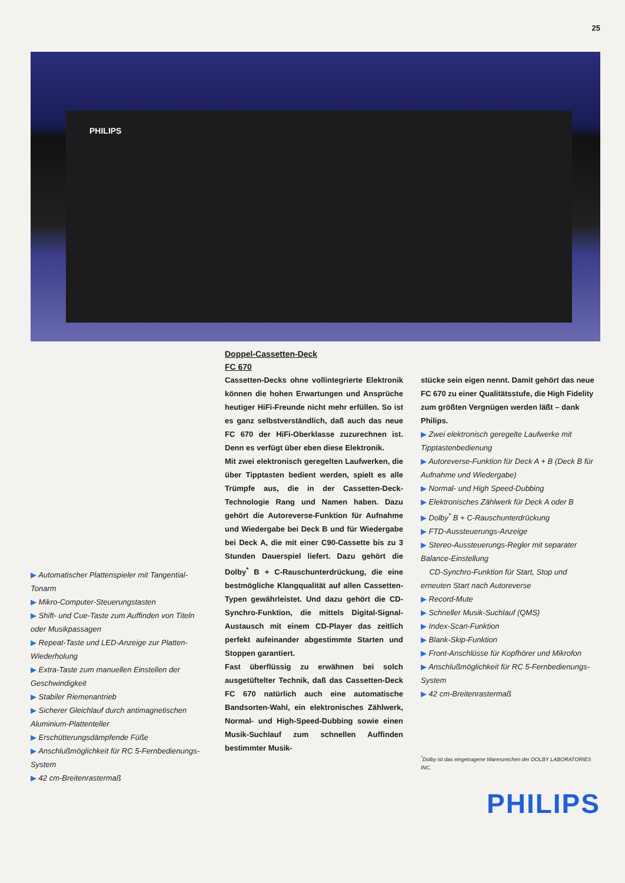25
PHILIPS
▶ Automatischer Plattenspieler mit Tangential-Tonarm
▶ Mikro-Computer-Steuerungstasten
▶ Shift- und Cue-Taste zum Auffinden von Titeln oder Musikpassagen
▶ Repeat-Taste und LED-Anzeige zur Platten-Wiederholung
▶ Extra-Taste zum manuellen Einstellen der Geschwindigkeit
▶ Stabiler Riemenantrieb
▶ Sicherer Gleichlauf durch antimagnetischen Aluminium-Plattenteller
▶ Erschütterungsdämpfende Füße
▶ Anschlußmöglichkeit für RC 5-Fernbedienungs-System
▶ 42 cm-Breitenrastermaß
Doppel-Cassetten-Deck
FC 670
Cassetten-Decks ohne vollintegrierte Elektronik können die hohen Erwartungen und Ansprüche heutiger HiFi-Freunde nicht mehr erfüllen. So ist es ganz selbstverständlich, daß auch das neue FC 670 der HiFi-Oberklasse zuzurechnen ist. Denn es verfügt über eben diese Elektronik.
Mit zwei elektronisch geregelten Laufwerken, die über Tipptasten bedient werden, spielt es alle Trümpfe aus, die in der Cassetten-Deck-Technologie Rang und Namen haben. Dazu gehört die Autoreverse-Funktion für Aufnahme und Wiedergabe bei Deck B und für Wiedergabe bei Deck A, die mit einer C90-Cassette bis zu 3 Stunden Dauerspiel liefert. Dazu gehört die Dolby<sup>*</sup> B + C-Rauschunterdrückung, die eine bestmögliche Klangqualität auf allen Cassetten-Typen gewährleistet. Und dazu gehört die CD-Synchro-Funktion, die mittels Digital-Signal-Austausch mit einem CD-Player das zeitlich perfekt aufeinander abgestimmte Starten und Stoppen garantiert.
Fast überflüssig zu erwähnen bei solch ausgetüftelter Technik, daß das Cassetten-Deck FC 670 natürlich auch eine automatische Bandsorten-Wahl, ein elektronisches Zählwerk, Normal- und High-Speed-Dubbing sowie einen Musik-Suchlauf zum schnellen Auffinden bestimmter Musik-
stücke sein eigen nennt. Damit gehört das neue FC 670 zu einer Qualitätsstufe, die High Fidelity zum größten Vergnügen werden läßt – dank Philips.
▶ Zwei elektronisch geregelte Laufwerke mit Tipptastenbedienung
▶ Autoreverse-Funktion für Deck A + B (Deck B für Aufnahme und Wiedergabe)
▶ Normal- und High Speed-Dubbing
▶ Elektronisches Zählwerk für Deck A oder B
▶ Dolby<sup>*</sup> B + C-Rauschunterdrückung
▶ FTD-Aussteuerungs-Anzeige
▶ Stereo-Aussteuerungs-Regler mit separater Balance-Einstellung
CD-Synchro-Funktion für Start, Stop und erneuten Start nach Autoreverse
▶ Record-Mute
▶ Schneller Musik-Suchlauf (QMS)
▶ Index-Scan-Funktion
▶ Blank-Skip-Funktion
▶ Front-Anschlüsse für Kopfhörer und Mikrofon
▶ Anschlußmöglichkeit für RC 5-Fernbedienungs-System
▶ 42 cm-Breitenrastermaß
<sup>*</sup> Dolby ist das eingetragene Warenzeichen der DOLBY LABORATORIES INC.
PHILIPS